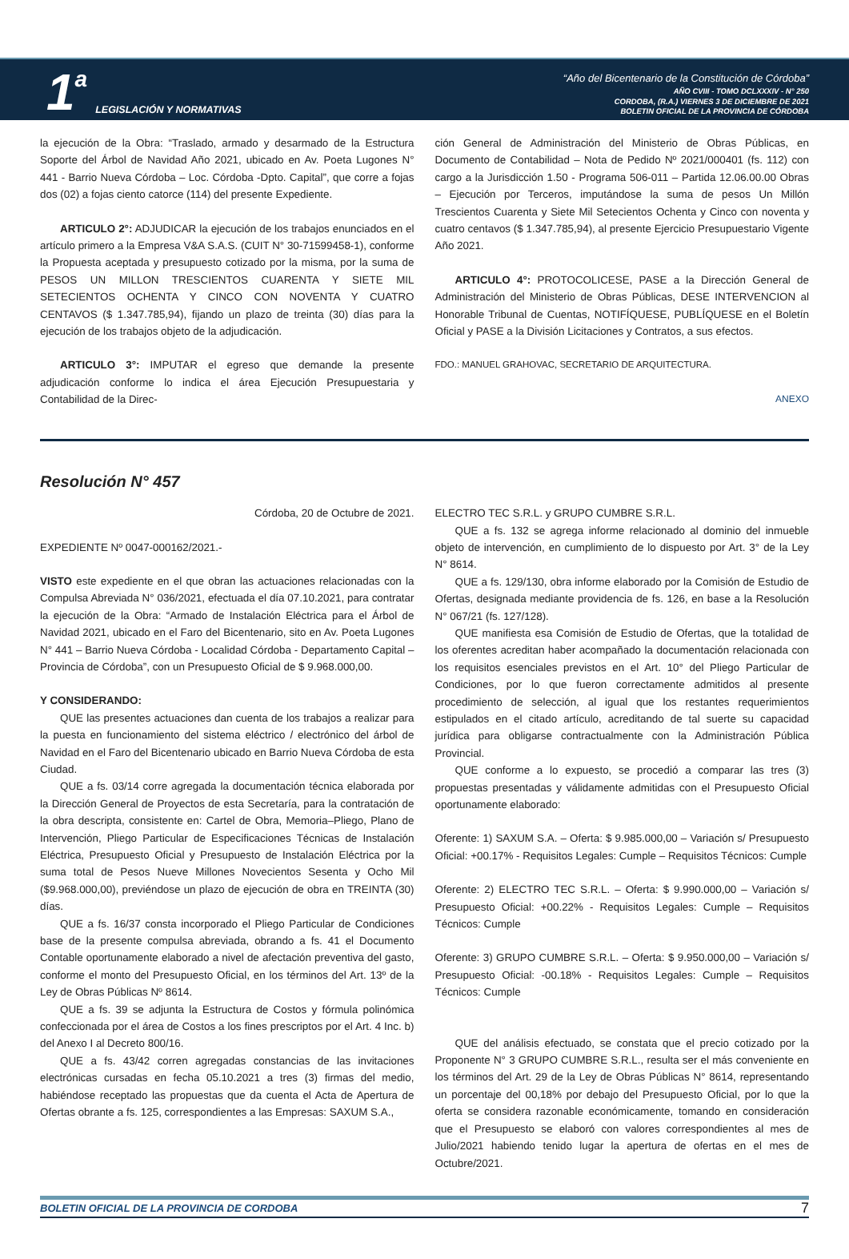1 a LEGISLACIÓN Y NORMATIVAS
“Año del Bicentenario de la Constitución de Córdoba”
AÑO CVIII - TOMO DCLXXXIV - N° 250
CORDOBA, (R.A.) VIERNES 3 DE DICIEMBRE DE 2021
BOLETIN OFICIAL DE LA PROVINCIA DE CÓRDOBA
la ejecución de la Obra: “Traslado, armado y desarmado de la Estructura Soporte del Árbol de Navidad Año 2021, ubicado en Av. Poeta Lugones N° 441 - Barrio Nueva Córdoba – Loc. Córdoba -Dpto. Capital”, que corre a fojas dos (02) a fojas ciento catorce (114) del presente Expediente.
ARTICULO 2°: ADJUDICAR la ejecución de los trabajos enunciados en el artículo primero a la Empresa V&A S.A.S. (CUIT N° 30-71599458-1), conforme la Propuesta aceptada y presupuesto cotizado por la misma, por la suma de PESOS UN MILLON TRESCIENTOS CUARENTA Y SIETE MIL SETECIENTOS OCHENTA Y CINCO CON NOVENTA Y CUATRO CENTAVOS ($ 1.347.785,94), fijando un plazo de treinta (30) días para la ejecución de los trabajos objeto de la adjudicación.
ARTICULO 3°: IMPUTAR el egreso que demande la presente adjudicación conforme lo indica el área Ejecución Presupuestaria y Contabilidad de la Direc-
ción General de Administración del Ministerio de Obras Públicas, en Documento de Contabilidad – Nota de Pedido Nº 2021/000401 (fs. 112) con cargo a la Jurisdicción 1.50 - Programa 506-011 – Partida 12.06.00.00 Obras – Ejecución por Terceros, imputándose la suma de pesos Un Millón Trescientos Cuarenta y Siete Mil Setecientos Ochenta y Cinco con noventa y cuatro centavos ($ 1.347.785,94), al presente Ejercicio Presupuestario Vigente Año 2021.
ARTICULO 4°: PROTOCOLICESE, PASE a la Dirección General de Administración del Ministerio de Obras Públicas, DESE INTERVENCION al Honorable Tribunal de Cuentas, NOTIFÍQUESE, PUBLÍQUESE en el Boletín Oficial y PASE a la División Licitaciones y Contratos, a sus efectos.
FDO.: MANUEL GRAHOVAC, SECRETARIO DE ARQUITECTURA.
ANEXO
Resolución N° 457
Córdoba, 20 de Octubre de 2021.
EXPEDIENTE Nº 0047-000162/2021.-
VISTO este expediente en el que obran las actuaciones relacionadas con la Compulsa Abreviada N° 036/2021, efectuada el día 07.10.2021, para contratar la ejecución de la Obra: “Armado de Instalación Eléctrica para el Árbol de Navidad 2021, ubicado en el Faro del Bicentenario, sito en Av. Poeta Lugones N° 441 – Barrio Nueva Córdoba - Localidad Córdoba - Departamento Capital – Provincia de Córdoba”, con un Presupuesto Oficial de $ 9.968.000,00.
Y CONSIDERANDO:
QUE las presentes actuaciones dan cuenta de los trabajos a realizar para la puesta en funcionamiento del sistema eléctrico / electrónico del árbol de Navidad en el Faro del Bicentenario ubicado en Barrio Nueva Córdoba de esta Ciudad.
QUE a fs. 03/14 corre agregada la documentación técnica elaborada por la Dirección General de Proyectos de esta Secretaría, para la contratación de la obra descripta, consistente en: Cartel de Obra, Memoria–Pliego, Plano de Intervención, Pliego Particular de Especificaciones Técnicas de Instalación Eléctrica, Presupuesto Oficial y Presupuesto de Instalación Eléctrica por la suma total de Pesos Nueve Millones Novecientos Sesenta y Ocho Mil ($9.968.000,00), previéndose un plazo de ejecución de obra en TREINTA (30) días.
QUE a fs. 16/37 consta incorporado el Pliego Particular de Condiciones base de la presente compulsa abreviada, obrando a fs. 41 el Documento Contable oportunamente elaborado a nivel de afectación preventiva del gasto, conforme el monto del Presupuesto Oficial, en los términos del Art. 13º de la Ley de Obras Públicas Nº 8614.
QUE a fs. 39 se adjunta la Estructura de Costos y fórmula polinómica confeccionada por el área de Costos a los fines prescriptos por el Art. 4 Inc. b) del Anexo I al Decreto 800/16.
QUE a fs. 43/42 corren agregadas constancias de las invitaciones electrónicas cursadas en fecha 05.10.2021 a tres (3) firmas del medio, habiéndose receptado las propuestas que da cuenta el Acta de Apertura de Ofertas obrante a fs. 125, correspondientes a las Empresas: SAXUM S.A.,
ELECTRO TEC S.R.L. y GRUPO CUMBRE S.R.L.
QUE a fs. 132 se agrega informe relacionado al dominio del inmueble objeto de intervención, en cumplimiento de lo dispuesto por Art. 3° de la Ley N° 8614.
QUE a fs. 129/130, obra informe elaborado por la Comisión de Estudio de Ofertas, designada mediante providencia de fs. 126, en base a la Resolución N° 067/21 (fs. 127/128).
QUE manifiesta esa Comisión de Estudio de Ofertas, que la totalidad de los oferentes acreditan haber acompañado la documentación relacionada con los requisitos esenciales previstos en el Art. 10° del Pliego Particular de Condiciones, por lo que fueron correctamente admitidos al presente procedimiento de selección, al igual que los restantes requerimientos estipulados en el citado artículo, acreditando de tal suerte su capacidad jurídica para obligarse contractualmente con la Administración Pública Provincial.
QUE conforme a lo expuesto, se procedió a comparar las tres (3) propuestas presentadas y válidamente admitidas con el Presupuesto Oficial oportunamente elaborado:
Oferente: 1) SAXUM S.A. – Oferta: $ 9.985.000,00 – Variación s/ Presupuesto Oficial: +00.17% - Requisitos Legales: Cumple – Requisitos Técnicos: Cumple
Oferente: 2) ELECTRO TEC S.R.L. – Oferta: $ 9.990.000,00 – Variación s/ Presupuesto Oficial: +00.22% - Requisitos Legales: Cumple – Requisitos Técnicos: Cumple
Oferente: 3) GRUPO CUMBRE S.R.L. – Oferta: $ 9.950.000,00 – Variación s/ Presupuesto Oficial: -00.18% - Requisitos Legales: Cumple – Requisitos Técnicos: Cumple
QUE del análisis efectuado, se constata que el precio cotizado por la Proponente N° 3 GRUPO CUMBRE S.R.L., resulta ser el más conveniente en los términos del Art. 29 de la Ley de Obras Públicas N° 8614, representando un porcentaje del 00,18% por debajo del Presupuesto Oficial, por lo que la oferta se considera razonable económicamente, tomando en consideración que el Presupuesto se elaboró con valores correspondientes al mes de Julio/2021 habiendo tenido lugar la apertura de ofertas en el mes de Octubre/2021.
BOLETIN OFICIAL DE LA PROVINCIA DE CORDOBA 7